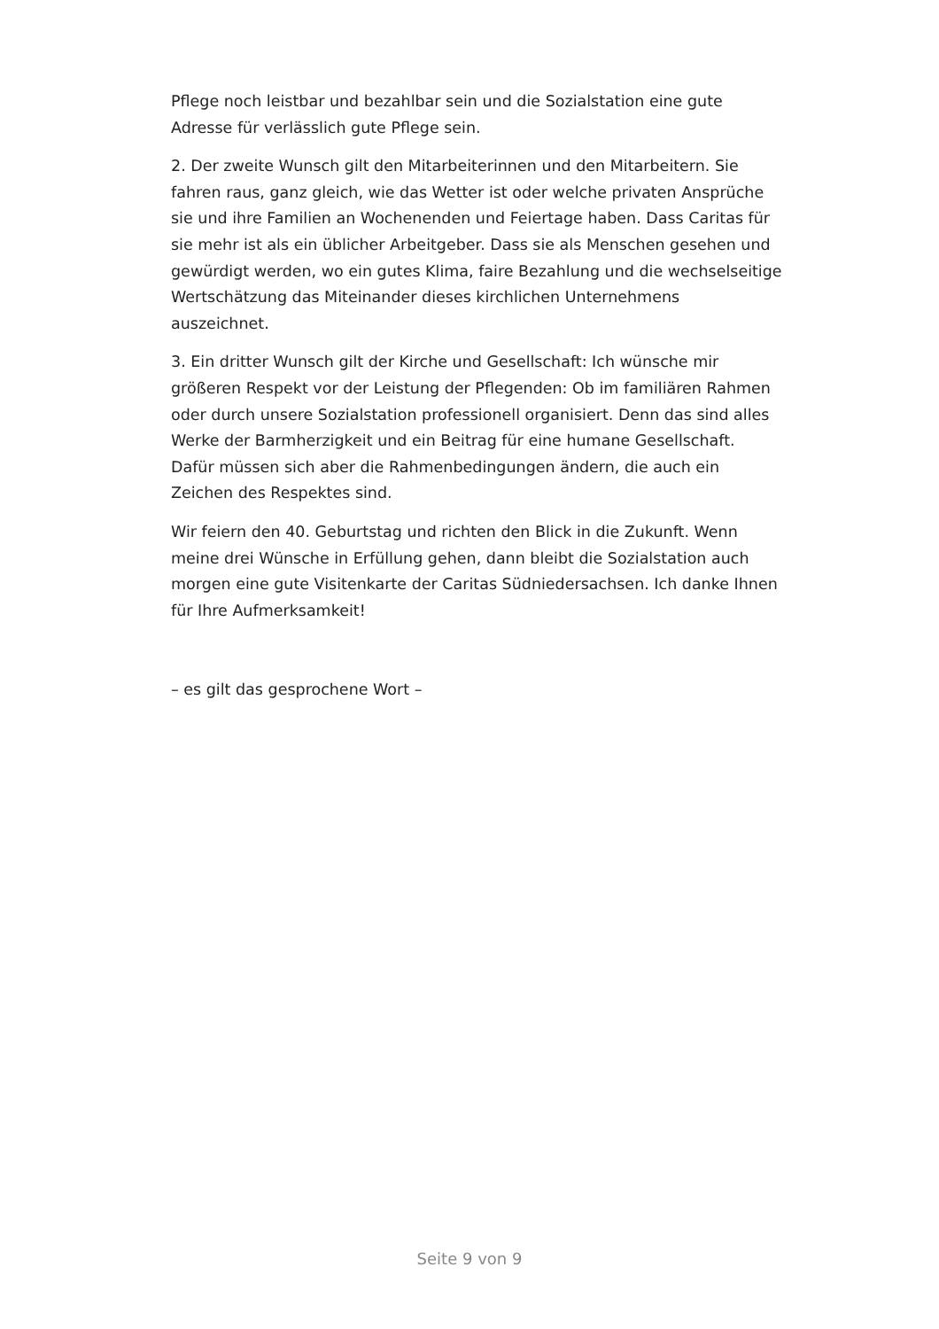Pflege noch leistbar und bezahlbar sein und die Sozialstation eine gute Adresse für verlässlich gute Pflege sein.
2. Der zweite Wunsch gilt den Mitarbeiterinnen und den Mitarbeitern. Sie fahren raus, ganz gleich, wie das Wetter ist oder welche privaten Ansprüche sie und ihre Familien an Wochenenden und Feiertage haben. Dass Caritas für sie mehr ist als ein üblicher Arbeitgeber. Dass sie als Menschen gesehen und gewürdigt werden, wo ein gutes Klima, faire Bezahlung und die wechselseitige Wertschätzung das Miteinander dieses kirchlichen Unternehmens auszeichnet.
3. Ein dritter Wunsch gilt der Kirche und Gesellschaft: Ich wünsche mir größeren Respekt vor der Leistung der Pflegenden: Ob im familiären Rahmen oder durch unsere Sozialstation professionell organisiert. Denn das sind alles Werke der Barmherzigkeit und ein Beitrag für eine humane Gesellschaft. Dafür müssen sich aber die Rahmenbedingungen ändern, die auch ein Zeichen des Respektes sind.
Wir feiern den 40. Geburtstag und richten den Blick in die Zukunft. Wenn meine drei Wünsche in Erfüllung gehen, dann bleibt die Sozialstation auch morgen eine gute Visitenkarte der Caritas Südniedersachsen. Ich danke Ihnen für Ihre Aufmerksamkeit!
– es gilt das gesprochene Wort –
Seite 9 von 9